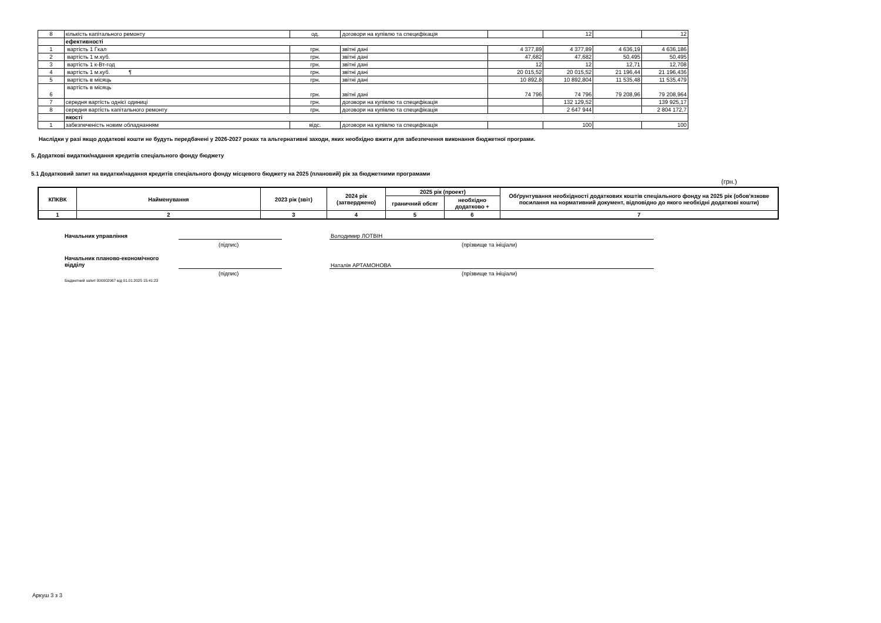| 8 | кількість капітального ремонту | од. | договори на купівлю та специфікація | | 12 | | 12 |
| | ефективності | | | | | | |
| 1 | вартість 1 Гкал | грн. | звітні дані | 4 377,89 | 4 377,89 | 4 636,19 | 4 636,186 |
| 2 | вартість 1 м.куб. | грн. | звітні дані | 47,682 | 47,682 | 50,495 | 50,495 |
| 3 | вартість 1 к-Вт-год | грн. | звітні дані | 12 | 12 | 12,71 | 12,708 |
| 4 | вартість 1 м.куб. ¶ | грн. | звітні дані | 20 015,52 | 20 015,52 | 21 196,44 | 21 196,436 |
| 5 | вартість в місяць | грн. | звітні дані | 10 892,8 | 10 892,804 | 11 535,48 | 11 535,479 |
| 6 | вартість в місяць | грн. | звітні дані | 74 796 | 74 796 | 79 208,96 | 79 208,964 |
| 7 | середня вартість однієї одиниці | грн. | договори на купівлю та специфікація | | 132 129,52 | | 139 925,17 |
| 8 | середня вартість капітального ремонту | грн. | договори на купівлю та специфікація | | 2 647 944 | | 2 804 172,7 |
| | якості | | | | | | |
| 1 | забезпеченість новим обладнанням | відс. | договори на купівлю та специфікація | | 100 | | 100 |
Наслідки у разі якщо додаткові кошти не будуть передбачені у 2026-2027 роках та альтернативні заходи, яких необхідно вжити для забезпечення виконання бюджетної програми.
5. Додаткові видатки/надання кредитів спеціального фонду бюджету
5.1 Додатковий запит на видатки/надання кредитів спеціального фонду місцевого бюджету на 2025 (плановий) рік за бюджетними програмами
(грн.)
| КПКВК | Найменування | 2023 рік (звіт) | 2024 рік (затверджено) | 2025 рік (проект) | | Обґрунтування необхідності додаткових коштів спеціального фонду на 2025 рік (обов'язкове посилання на нормативний документ, відповідно до якого необхідні додаткові кошти) |
| --- | --- | --- | --- | --- | --- | --- |
| | | | | граничний обсяг | необхідно додатково + | |
| 1 | 2 | 3 | 4 | 5 | 6 | 7 |
Начальник управління
(підпис)
Володимир ЛОТВІН
(прізвище та ініціали)
Начальник планово-економічного
відділу
(підпис)
Наталія АРТАМОНОВА
(прізвище та ініціали)
Бюджетний запит 000002067 від 01.01.2025 15:41:23
Аркуш 3 з 3